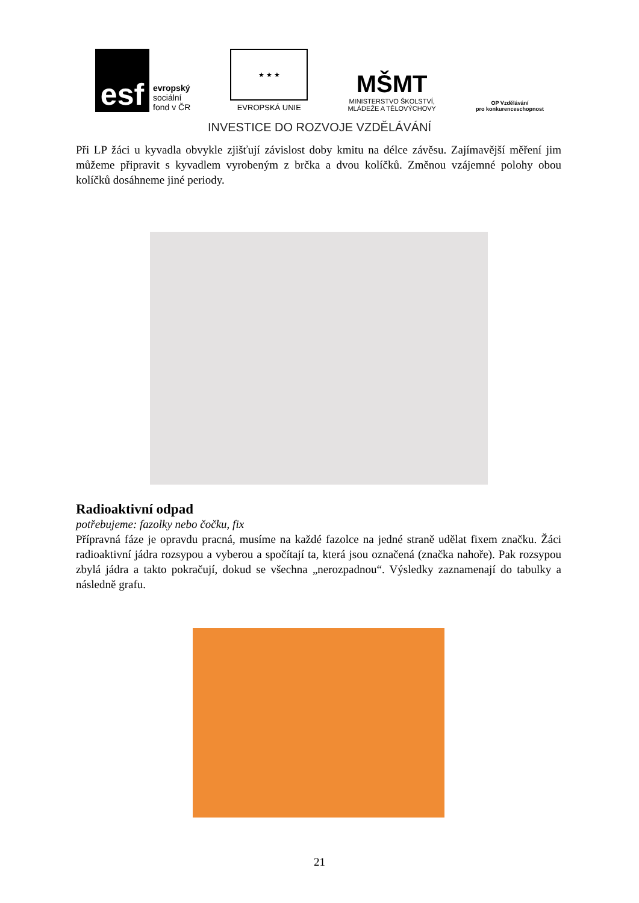esf
evropský
sociální
fond v ČR
★ ★ ★
EVROPSKÁ UNIE
MŠMT
MINISTERSTVO ŠKOLSTVÍ,
MLÁDEŽE A TĚLOVÝCHOVY
OP Vzdělávání
pro konkurenceschopnost
INVESTICE DO ROZVOJE VZDĚLÁVÁNÍ
Při LP žáci u kyvadla obvykle zjišťují závislost doby kmitu na délce závěsu. Zajímavější měření jim můžeme připravit s kyvadlem vyrobeným z brčka a dvou kolíčků. Změnou vzájemné polohy obou kolíčků dosáhneme jiné periody.
Radioaktivní odpad
potřebujeme: fazolky nebo čočku, fix
Přípravná fáze je opravdu pracná, musíme na každé fazolce na jedné straně udělat fixem značku. Žáci radioaktivní jádra rozsypou a vyberou a spočítají ta, která jsou označená (značka nahoře). Pak rozsypou zbylá jádra a takto pokračují, dokud se všechna „nerozpadnou“. Výsledky zaznamenají do tabulky a následně grafu.
21